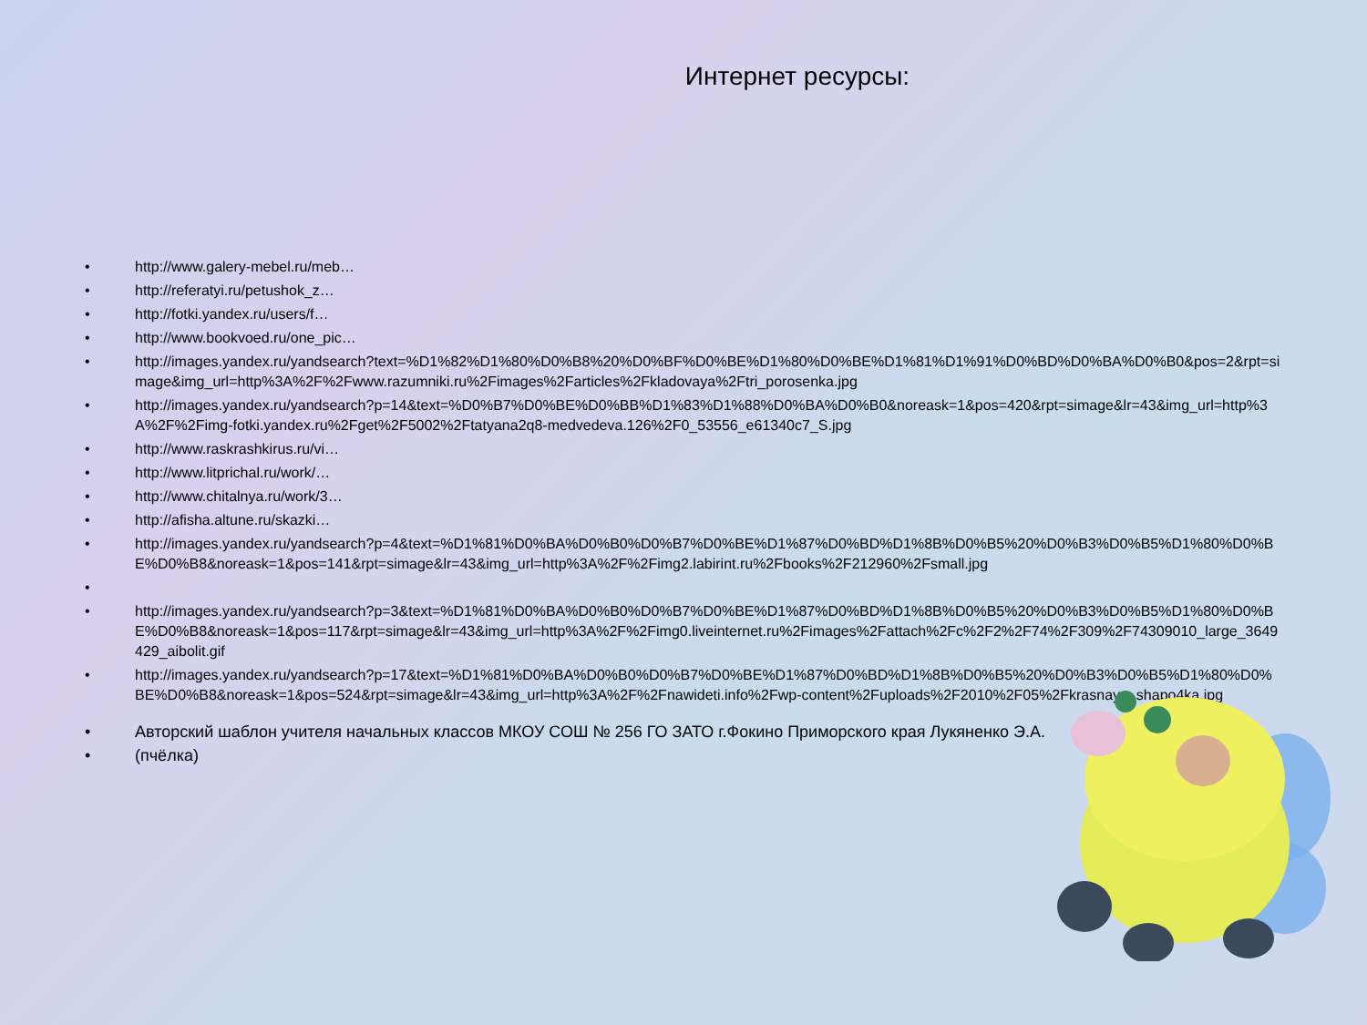Интернет ресурсы:
• http://www.galery-mebel.ru/meb…
• http://referatyi.ru/petushok_z…
• http://fotki.yandex.ru/users/f…
• http://www.bookvoed.ru/one_pic…
• http://images.yandex.ru/yandsearch?text=%D1%82%D1%80%D0%B8%20%D0%BF%D0%BE%D1%80%D0%BE%D1%81%D1%91%D0%BD%D0%BA%D0%B0&pos=2&rpt=simage&img_url=http%3A%2F%2Fwww.razumniki.ru%2Fimages%2Farticles%2Fkladovaya%2Ftri_porosenka.jpg
• http://images.yandex.ru/yandsearch?p=14&text=%D0%B7%D0%BE%D0%BB%D1%83%D1%88%D0%BA%D0%B0&noreask=1&pos=420&rpt=simage&lr=43&img_url=http%3A%2F%2Fimg-fotki.yandex.ru%2Fget%2F5002%2Ftatyana2q8-medvedeva.126%2F0_53556_e61340c7_S.jpg
• http://www.raskrashkirus.ru/vi…
• http://www.litprichal.ru/work/…
• http://www.chitalnya.ru/work/3…
• http://afisha.altune.ru/skazki…
• http://images.yandex.ru/yandsearch?p=4&text=%D1%81%D0%BA%D0%B0%D0%B7%D0%BE%D1%87%D0%BD%D1%8B%D0%B5%20%D0%B3%D0%B5%D1%80%D0%BE%D0%B8&noreask=1&pos=141&rpt=simage&lr=43&img_url=http%3A%2F%2Fimg2.labirint.ru%2Fbooks%2F212960%2Fsmall.jpg
•
• http://images.yandex.ru/yandsearch?p=3&text=%D1%81%D0%BA%D0%B0%D0%B7%D0%BE%D1%87%D0%BD%D1%8B%D0%B5%20%D0%B3%D0%B5%D1%80%D0%BE%D0%B8&noreask=1&pos=117&rpt=simage&lr=43&img_url=http%3A%2F%2Fimg0.liveinternet.ru%2Fimages%2Fattach%2Fc%2F2%2F74%2F309%2F74309010_large_3649429_aibolit.gif
• http://images.yandex.ru/yandsearch?p=17&text=%D1%81%D0%BA%D0%B0%D0%B7%D0%BE%D1%87%D0%BD%D1%8B%D0%B5%20%D0%B3%D0%B5%D1%80%D0%BE%D0%B8&noreask=1&pos=524&rpt=simage&lr=43&img_url=http%3A%2F%2Fnawideti.info%2Fwp-content%2Fuploads%2F2010%2F05%2Fkrasnaya_shapo4ka.jpg
• Авторский шаблон учителя начальных классов МКОУ СОШ № 256 ГО ЗАТО г.Фокино Приморского края Лукяненко Э.А.
• (пчёлка)